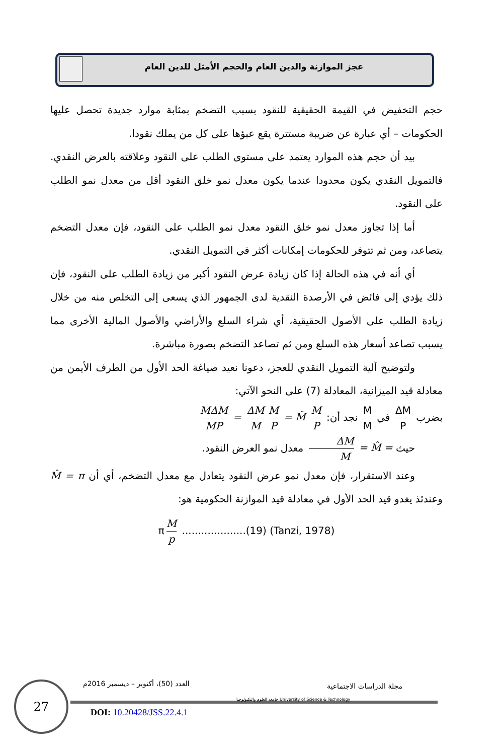عجز الموازنة والدين العام والحجم الأمثل للدين العام
حجم التخفيض في القيمة الحقيقية للنقود بسبب التضخم بمثابة موارد جديدة تحصل عليها الحكومات – أي عبارة عن ضريبة مستترة يقع عبؤها على كل من يملك نقودا.
بيد أن حجم هذه الموارد يعتمد على مستوى الطلب على النقود وعلاقته بالعرض النقدي. فالتمويل النقدي يكون محدودا عندما يكون معدل نمو خلق النقود أقل من معدل نمو الطلب على النقود.
أما إذا تجاوز معدل نمو خلق النقود معدل نمو الطلب على النقود، فإن معدل التضخم يتصاعد، ومن ثم تتوفر للحكومات إمكانات أكثر في التمويل النقدي.
أي أنه في هذه الحالة إذا كان زيادة عرض النقود أكبر من زيادة الطلب على النقود، فإن ذلك يؤدي إلى فائض في الأرصدة النقدية لدى الجمهور الذي يسعى إلى التخلص منه من خلال زيادة الطلب على الأصول الحقيقية، أي شراء السلع والأراضي والأصول المالية الأخرى مما يسبب تصاعد أسعار هذه السلع ومن ثم تصاعد التضخم بصورة مباشرة.
ولتوضيح آلية التمويل النقدي للعجز، دعونا نعيد صياغة الحد الأول من الطرف الأيمن من معادلة قيد الميزانية، المعادلة (7) على النحو الآتي:
بضرب ΔM P في M M نجد أن: MΔM MP = ΔM M M P = M̂ M P
حيث ΔM M = M̂ = معدل نمو العرض النقود.
وعند الاستقرار، فإن معدل نمو عرض النقود يتعادل مع معدل التضخم، أي أن M̂ = π وعندئذ يغدو قيد الحد الأول في معادلة قيد الموازنة الحكومية هو:
π M p ....................(19) (Tanzi, 1978)
27
مجلة الدراسات الاجتماعية العدد (50)، أكتوبر – ديسمبر 2016م
جامعة العلوم والتكنولوجيا University of Science & Technology
DOI: 10.20428/JSS.22.4.1